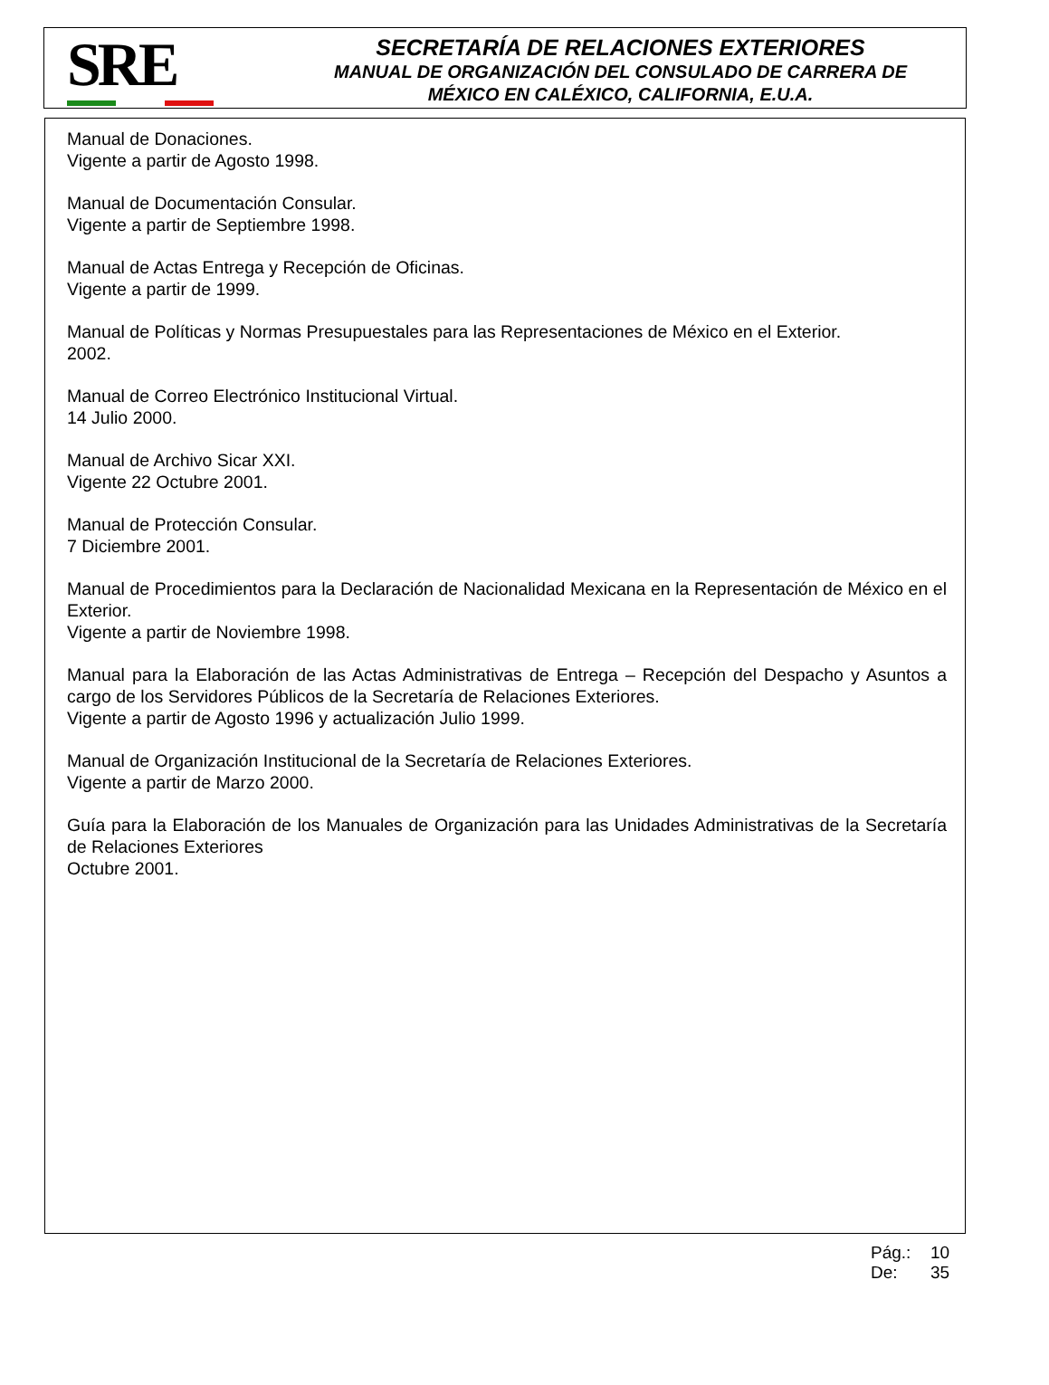SRE
SECRETARÍA DE RELACIONES EXTERIORES
MANUAL DE ORGANIZACIÓN DEL CONSULADO DE CARRERA DE
MÉXICO EN CALÉXICO, CALIFORNIA, E.U.A.
Manual de Donaciones.
Vigente a partir de Agosto 1998.
Manual de Documentación Consular.
Vigente a partir de Septiembre 1998.
Manual de Actas Entrega y Recepción de Oficinas.
Vigente a partir de 1999.
Manual de Políticas y Normas Presupuestales para las Representaciones de México en el Exterior.
2002.
Manual de Correo Electrónico Institucional Virtual.
14 Julio 2000.
Manual de Archivo Sicar XXI.
Vigente 22 Octubre 2001.
Manual de Protección Consular.
7 Diciembre 2001.
Manual de Procedimientos para la Declaración de Nacionalidad Mexicana en la Representación de México en el Exterior.
Vigente a partir de Noviembre 1998.
Manual para la Elaboración de las Actas Administrativas de Entrega – Recepción del Despacho y Asuntos a cargo de los Servidores Públicos de la Secretaría de Relaciones Exteriores.
Vigente a partir de Agosto 1996 y actualización Julio 1999.
Manual de Organización Institucional de la Secretaría de Relaciones Exteriores.
Vigente a partir de Marzo 2000.
Guía para la Elaboración de los Manuales de Organización para las Unidades Administrativas de la Secretaría de Relaciones Exteriores
Octubre 2001.
Pág.: 10
De: 35